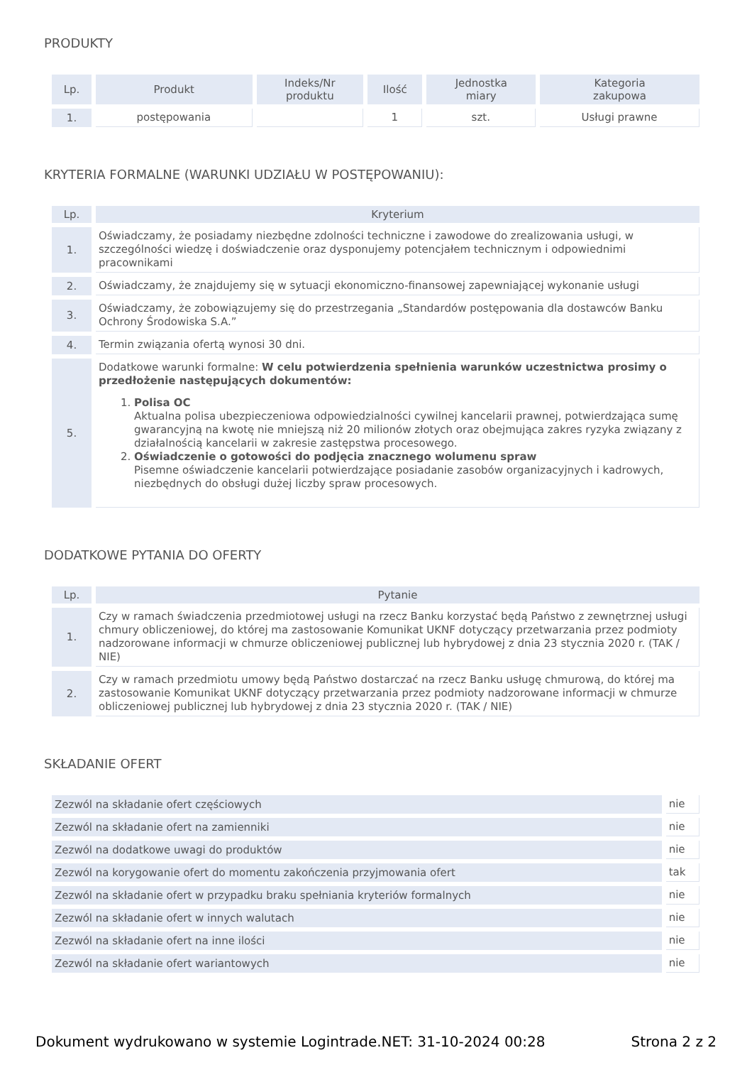PRODUKTY
| Lp. | Produkt | Indeks/Nr produktu | Ilość | Jednostka miary | Kategoria zakupowa |
| --- | --- | --- | --- | --- | --- |
| 1. | postępowania | | 1 | szt. | Usługi prawne |
KRYTERIA FORMALNE (WARUNKI UDZIAŁU W POSTĘPOWANIU):
| Lp. | Kryterium |
| --- | --- |
| 1. | Oświadczamy, że posiadamy niezbędne zdolności techniczne i zawodowe do zrealizowania usługi, w szczególności wiedzę i doświadczenie oraz dysponujemy potencjałem technicznym i odpowiednimi pracownikami |
| 2. | Oświadczamy, że znajdujemy się w sytuacji ekonomiczno-finansowej zapewniającej wykonanie usługi |
| 3. | Oświadczamy, że zobowiązujemy się do przestrzegania „Standardów postępowania dla dostawców Banku Ochrony Środowiska S.A.” |
| 4. | Termin związania ofertą wynosi 30 dni. |
| 5. | Dodatkowe warunki formalne: W celu potwierdzenia spełnienia warunków uczestnictwa prosimy o przedłożenie następujących dokumentów: 1. Polisa OC Aktualna polisa ubezpieczeniowa odpowiedzialności cywilnej kancelarii prawnej, potwierdzająca sumę gwarancyjną na kwotę nie mniejszą niż 20 milionów złotych oraz obejmująca zakres ryzyka związany z działalnością kancelarii w zakresie zastępstwa procesowego. 2. Oświadczenie o gotowości do podjęcia znacznego wolumenu spraw Pisemne oświadczenie kancelarii potwierdzające posiadanie zasobów organizacyjnych i kadrowych, niezbędnych do obsługi dużej liczby spraw procesowych. |
DODATKOWE PYTANIA DO OFERTY
| Lp. | Pytanie |
| --- | --- |
| 1. | Czy w ramach świadczenia przedmiotowej usługi na rzecz Banku korzystać będą Państwo z zewnętrznej usługi chmury obliczeniowej, do której ma zastosowanie Komunikat UKNF dotyczący przetwarzania przez podmioty nadzorowane informacji w chmurze obliczeniowej publicznej lub hybrydowej z dnia 23 stycznia 2020 r. (TAK / NIE) |
| 2. | Czy w ramach przedmiotu umowy będą Państwo dostarczać na rzecz Banku usługę chmurową, do której ma zastosowanie Komunikat UKNF dotyczący przetwarzania przez podmioty nadzorowane informacji w chmurze obliczeniowej publicznej lub hybrydowej z dnia 23 stycznia 2020 r. (TAK / NIE) |
SKŁADANIE OFERT
| Zezwól na składanie ofert częściowych | nie |
| Zezwól na składanie ofert na zamienniki | nie |
| Zezwól na dodatkowe uwagi do produktów | nie |
| Zezwól na korygowanie ofert do momentu zakończenia przyjmowania ofert | tak |
| Zezwól na składanie ofert w przypadku braku spełniania kryteriów formalnych | nie |
| Zezwól na składanie ofert w innych walutach | nie |
| Zezwól na składanie ofert na inne ilości | nie |
| Zezwól na składanie ofert wariantowych | nie |
Dokument wydrukowano w systemie Logintrade.NET: 31-10-2024 00:28 Strona 2 z 2